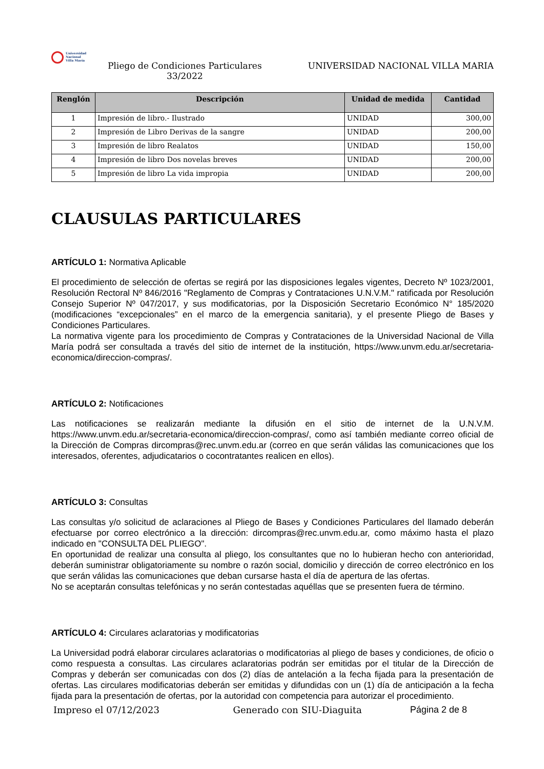Universidad
Nacional
Villa María
Pliego de Condiciones Particulares 33/2022
UNIVERSIDAD NACIONAL VILLA MARIA
| Renglón | Descripción | Unidad de medida | Cantidad |
| --- | --- | --- | --- |
| 1 | Impresión de libro.- Ilustrado | UNIDAD | 300,00 |
| 2 | Impresión de Libro Derivas de la sangre | UNIDAD | 200,00 |
| 3 | Impresión de libro Realatos | UNIDAD | 150,00 |
| 4 | Impresión de libro Dos novelas breves | UNIDAD | 200,00 |
| 5 | Impresión de libro La vida impropia | UNIDAD | 200,00 |
CLAUSULAS PARTICULARES
ARTÍCULO 1: Normativa Aplicable
El procedimiento de selección de ofertas se regirá por las disposiciones legales vigentes, Decreto Nº 1023/2001, Resolución Rectoral Nº 846/2016 "Reglamento de Compras y Contrataciones U.N.V.M." ratificada por Resolución Consejo Superior Nº 047/2017, y sus modificatorias, por la Disposición Secretario Económico N° 185/2020 (modificaciones “excepcionales” en el marco de la emergencia sanitaria), y el presente Pliego de Bases y Condiciones Particulares.
La normativa vigente para los procedimiento de Compras y Contrataciones de la Universidad Nacional de Villa María podrá ser consultada a través del sitio de internet de la institución, https://www.unvm.edu.ar/secretaria-economica/direccion-compras/.
ARTÍCULO 2: Notificaciones
Las notificaciones se realizarán mediante la difusión en el sitio de internet de la U.N.V.M. https://www.unvm.edu.ar/secretaria-economica/direccion-compras/, como así también mediante correo oficial de la Dirección de Compras dircompras@rec.unvm.edu.ar (correo en que serán válidas las comunicaciones que los interesados, oferentes, adjudicatarios o cocontratantes realicen en ellos).
ARTÍCULO 3: Consultas
Las consultas y/o solicitud de aclaraciones al Pliego de Bases y Condiciones Particulares del llamado deberán efectuarse por correo electrónico a la dirección: dircompras@rec.unvm.edu.ar, como máximo hasta el plazo indicado en "CONSULTA DEL PLIEGO".
En oportunidad de realizar una consulta al pliego, los consultantes que no lo hubieran hecho con anterioridad, deberán suministrar obligatoriamente su nombre o razón social, domicilio y dirección de correo electrónico en los que serán válidas las comunicaciones que deban cursarse hasta el día de apertura de las ofertas.
No se aceptarán consultas telefónicas y no serán contestadas aquéllas que se presenten fuera de término.
ARTÍCULO 4: Circulares aclaratorias y modificatorias
La Universidad podrá elaborar circulares aclaratorias o modificatorias al pliego de bases y condiciones, de oficio o como respuesta a consultas. Las circulares aclaratorias podrán ser emitidas por el titular de la Dirección de Compras y deberán ser comunicadas con dos (2) días de antelación a la fecha fijada para la presentación de ofertas. Las circulares modificatorias deberán ser emitidas y difundidas con un (1) día de anticipación a la fecha fijada para la presentación de ofertas, por la autoridad con competencia para autorizar el procedimiento.
Impreso el 07/12/2023 Generado con SIU-Diaguita Página 2 de 8